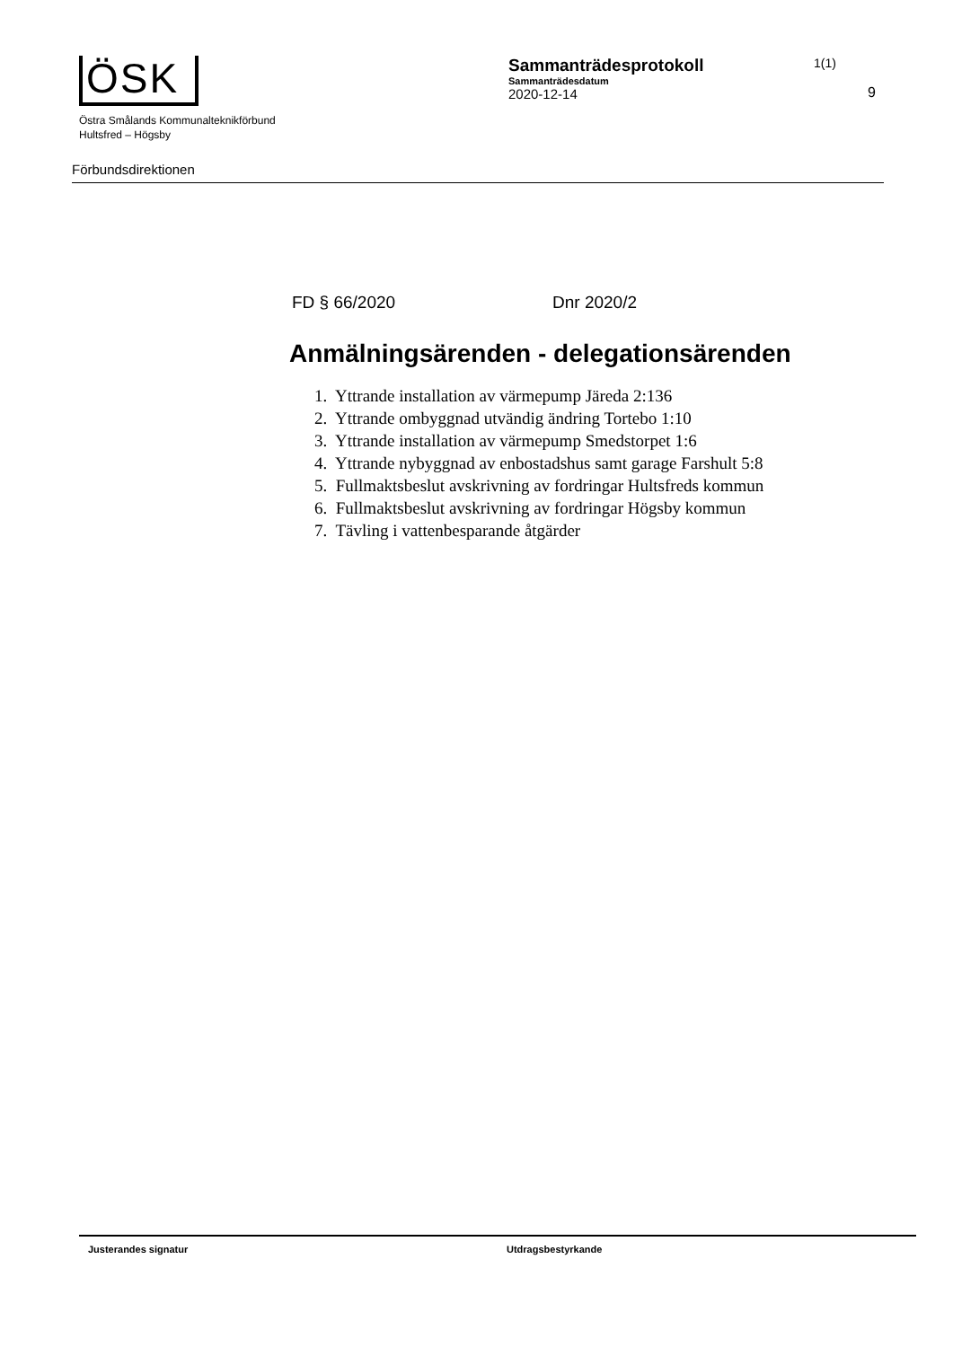ÖSK
Östra Smålands Kommunalteknikförbund
Hultsfred – Högsby
Sammanträdesprotokoll
Sammanträdesdatum
2020-12-14
1(1)
9
Förbundsdirektionen
FD § 66/2020 Dnr 2020/2
Anmälningsärenden - delegationsärenden
1. Yttrande installation av värmepump Järeda 2:136
2. Yttrande ombyggnad utvändig ändring Tortebo 1:10
3. Yttrande installation av värmepump Smedstorpet 1:6
4. Yttrande nybyggnad av enbostadshus samt garage Farshult 5:8
5. Fullmaktsbeslut avskrivning av fordringar Hultsfreds kommun
6. Fullmaktsbeslut avskrivning av fordringar Högsby kommun
7. Tävling i vattenbesparande åtgärder
Justerandes signatur Utdragsbestyrkande